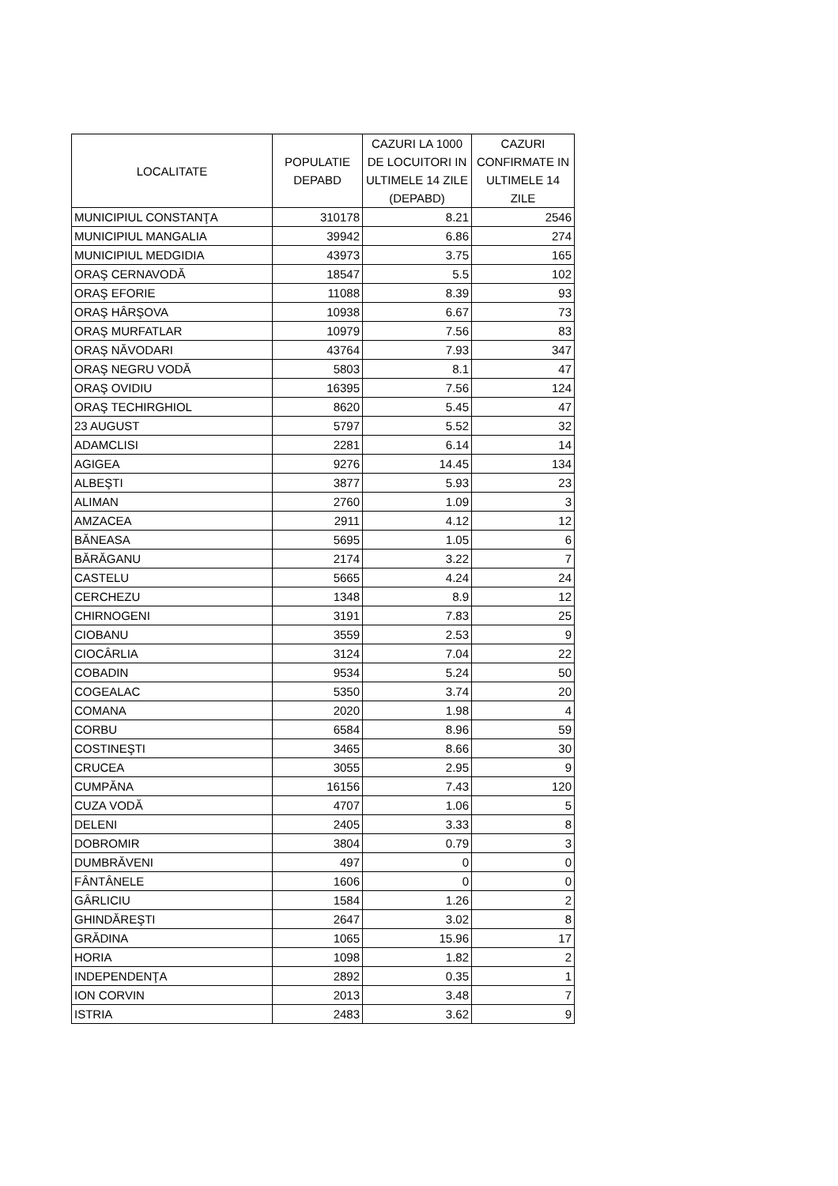| LOCALITATE | POPULATIE DEPABD | CAZURI LA 1000 DE LOCUITORI IN ULTIMELE 14 ZILE (DEPABD) | CAZURI CONFIRMATE IN ULTIMELE 14 ZILE |
| --- | --- | --- | --- |
| MUNICIPIUL CONSTANŢA | 310178 | 8.21 | 2546 |
| MUNICIPIUL MANGALIA | 39942 | 6.86 | 274 |
| MUNICIPIUL MEDGIDIA | 43973 | 3.75 | 165 |
| ORAŞ CERNAVODĂ | 18547 | 5.5 | 102 |
| ORAŞ EFORIE | 11088 | 8.39 | 93 |
| ORAŞ HÂRŞOVA | 10938 | 6.67 | 73 |
| ORAŞ MURFATLAR | 10979 | 7.56 | 83 |
| ORAŞ NĂVODARI | 43764 | 7.93 | 347 |
| ORAŞ NEGRU VODĂ | 5803 | 8.1 | 47 |
| ORAŞ OVIDIU | 16395 | 7.56 | 124 |
| ORAŞ TECHIRGHIOL | 8620 | 5.45 | 47 |
| 23 AUGUST | 5797 | 5.52 | 32 |
| ADAMCLISI | 2281 | 6.14 | 14 |
| AGIGEA | 9276 | 14.45 | 134 |
| ALBEŞTI | 3877 | 5.93 | 23 |
| ALIMAN | 2760 | 1.09 | 3 |
| AMZACEA | 2911 | 4.12 | 12 |
| BĂNEASA | 5695 | 1.05 | 6 |
| BĂRĂGANU | 2174 | 3.22 | 7 |
| CASTELU | 5665 | 4.24 | 24 |
| CERCHEZU | 1348 | 8.9 | 12 |
| CHIRNOGENI | 3191 | 7.83 | 25 |
| CIOBANU | 3559 | 2.53 | 9 |
| CIOCÂRLIA | 3124 | 7.04 | 22 |
| COBADIN | 9534 | 5.24 | 50 |
| COGEALAC | 5350 | 3.74 | 20 |
| COMANA | 2020 | 1.98 | 4 |
| CORBU | 6584 | 8.96 | 59 |
| COSTINEŞTI | 3465 | 8.66 | 30 |
| CRUCEA | 3055 | 2.95 | 9 |
| CUMPĂNA | 16156 | 7.43 | 120 |
| CUZA VODĂ | 4707 | 1.06 | 5 |
| DELENI | 2405 | 3.33 | 8 |
| DOBROMIR | 3804 | 0.79 | 3 |
| DUMBRĂVENI | 497 | 0 | 0 |
| FÂNTÂNELE | 1606 | 0 | 0 |
| GÂRLICIU | 1584 | 1.26 | 2 |
| GHINDĂREŞTI | 2647 | 3.02 | 8 |
| GRĂDINA | 1065 | 15.96 | 17 |
| HORIA | 1098 | 1.82 | 2 |
| INDEPENDENŢA | 2892 | 0.35 | 1 |
| ION CORVIN | 2013 | 3.48 | 7 |
| ISTRIA | 2483 | 3.62 | 9 |